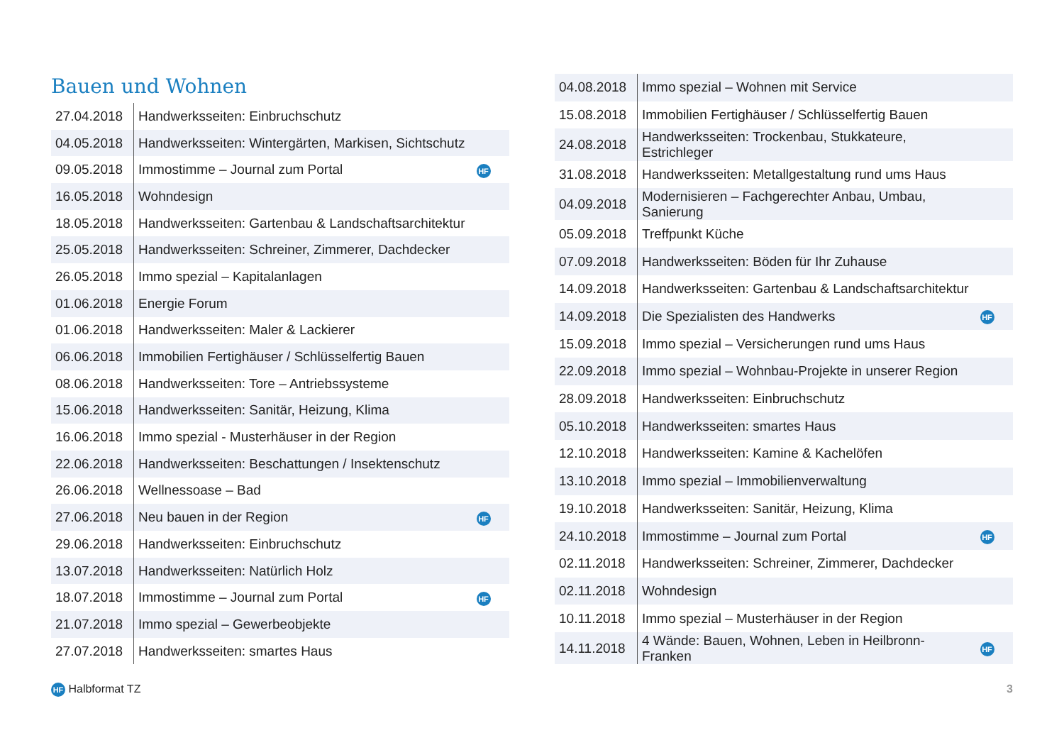Bauen und Wohnen
| 27.04.2018 | Handwerksseiten: Einbruchschutz | |
| 04.05.2018 | Handwerksseiten: Wintergärten, Markisen, Sichtschutz | |
| 09.05.2018 | Immostimme – Journal zum Portal | HF |
| 16.05.2018 | Wohndesign | |
| 18.05.2018 | Handwerksseiten: Gartenbau & Landschaftsarchitektur | |
| 25.05.2018 | Handwerksseiten: Schreiner, Zimmerer, Dachdecker | |
| 26.05.2018 | Immo spezial – Kapitalanlagen | |
| 01.06.2018 | Energie Forum | |
| 01.06.2018 | Handwerksseiten: Maler & Lackierer | |
| 06.06.2018 | Immobilien Fertighäuser / Schlüsselfertig Bauen | |
| 08.06.2018 | Handwerksseiten: Tore – Antriebssysteme | |
| 15.06.2018 | Handwerksseiten: Sanitär, Heizung, Klima | |
| 16.06.2018 | Immo spezial - Musterhäuser in der Region | |
| 22.06.2018 | Handwerksseiten: Beschattungen / Insektenschutz | |
| 26.06.2018 | Wellnessoase – Bad | |
| 27.06.2018 | Neu bauen in der Region | HF |
| 29.06.2018 | Handwerksseiten: Einbruchschutz | |
| 13.07.2018 | Handwerksseiten: Natürlich Holz | |
| 18.07.2018 | Immostimme – Journal zum Portal | HF |
| 21.07.2018 | Immo spezial – Gewerbeobjekte | |
| 27.07.2018 | Handwerksseiten: smartes Haus | |
| 04.08.2018 | Immo spezial – Wohnen mit Service | |
| 15.08.2018 | Immobilien Fertighäuser / Schlüsselfertig Bauen | |
| 24.08.2018 | Handwerksseiten: Trockenbau, Stukkateure, Estrichleger | |
| 31.08.2018 | Handwerksseiten: Metallgestaltung rund ums Haus | |
| 04.09.2018 | Modernisieren – Fachgerechter Anbau, Umbau, Sanierung | |
| 05.09.2018 | Treffpunkt Küche | |
| 07.09.2018 | Handwerksseiten: Böden für Ihr Zuhause | |
| 14.09.2018 | Handwerksseiten: Gartenbau & Landschaftsarchitektur | |
| 14.09.2018 | Die Spezialisten des Handwerks | HF |
| 15.09.2018 | Immo spezial – Versicherungen rund ums Haus | |
| 22.09.2018 | Immo spezial – Wohnbau-Projekte in unserer Region | |
| 28.09.2018 | Handwerksseiten: Einbruchschutz | |
| 05.10.2018 | Handwerksseiten: smartes Haus | |
| 12.10.2018 | Handwerksseiten: Kamine & Kachelöfen | |
| 13.10.2018 | Immo spezial – Immobilienverwaltung | |
| 19.10.2018 | Handwerksseiten: Sanitär, Heizung, Klima | |
| 24.10.2018 | Immostimme – Journal zum Portal | HF |
| 02.11.2018 | Handwerksseiten: Schreiner, Zimmerer, Dachdecker | |
| 02.11.2018 | Wohndesign | |
| 10.11.2018 | Immo spezial – Musterhäuser in der Region | |
| 14.11.2018 | 4 Wände: Bauen, Wohnen, Leben in Heilbronn-Franken | HF |
HF Halbformat TZ 3